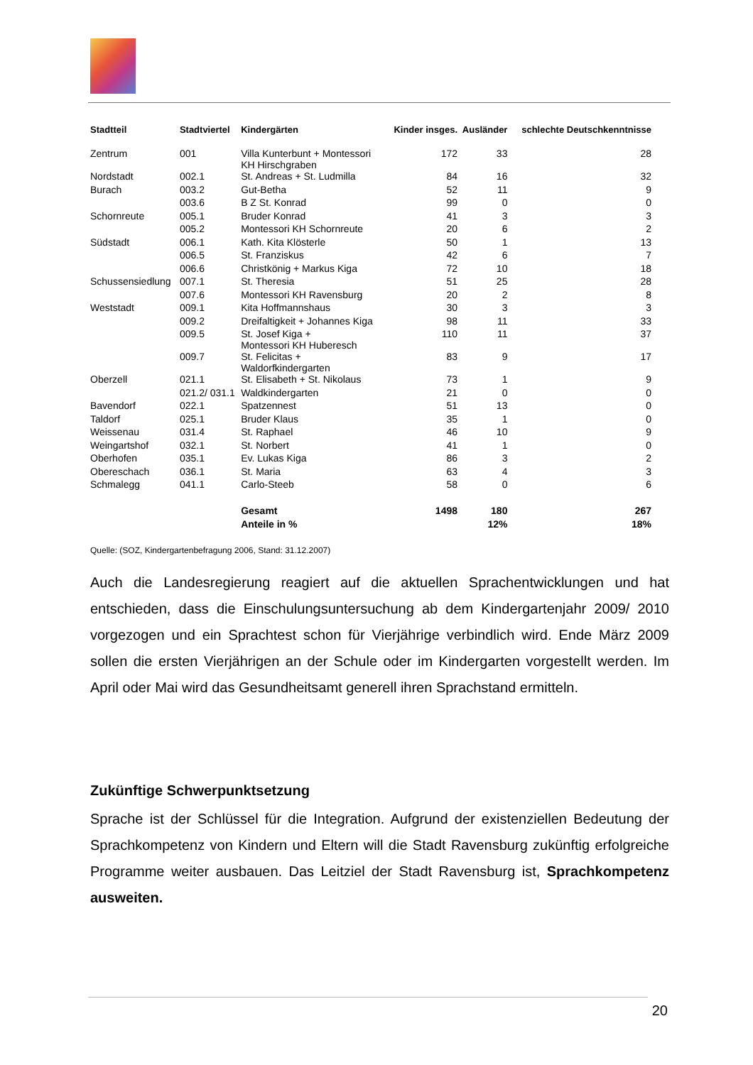| Stadtteil | Stadtviertel | Kindergärten | Kinder insges. | Ausländer | schlechte Deutschkenntnisse |
| --- | --- | --- | --- | --- | --- |
| Zentrum | 001 | Villa Kunterbunt + Montessori KH Hirschgraben | 172 | 33 | 28 |
| Nordstadt | 002.1 | St. Andreas + St. Ludmilla | 84 | 16 | 32 |
| Burach | 003.2 | Gut-Betha | 52 | 11 | 9 |
| | 003.6 | B Z St. Konrad | 99 | 0 | 0 |
| Schornreute | 005.1 | Bruder Konrad | 41 | 3 | 3 |
| | 005.2 | Montessori KH Schornreute | 20 | 6 | 2 |
| Südstadt | 006.1 | Kath. Kita Klösterle | 50 | 1 | 13 |
| | 006.5 | St. Franziskus | 42 | 6 | 7 |
| | 006.6 | Christkönig + Markus Kiga | 72 | 10 | 18 |
| Schussensiedlung | 007.1 | St. Theresia | 51 | 25 | 28 |
| | 007.6 | Montessori KH Ravensburg | 20 | 2 | 8 |
| Weststadt | 009.1 | Kita Hoffmannshaus | 30 | 3 | 3 |
| | 009.2 | Dreifaltigkeit + Johannes Kiga | 98 | 11 | 33 |
| | 009.5 | St. Josef Kiga + Montessori KH Huberesch | 110 | 11 | 37 |
| | 009.7 | St. Felicitas + Waldorfkindergarten | 83 | 9 | 17 |
| Oberzell | 021.1 | St. Elisabeth + St. Nikolaus | 73 | 1 | 9 |
| | 021.2/ 031.1 | Waldkindergarten | 21 | 0 | 0 |
| Bavendorf | 022.1 | Spatzennest | 51 | 13 | 0 |
| Taldorf | 025.1 | Bruder Klaus | 35 | 1 | 0 |
| Weissenau | 031.4 | St. Raphael | 46 | 10 | 9 |
| Weingartshof | 032.1 | St. Norbert | 41 | 1 | 0 |
| Oberhofen | 035.1 | Ev. Lukas Kiga | 86 | 3 | 2 |
| Obereschach | 036.1 | St. Maria | 63 | 4 | 3 |
| Schmalegg | 041.1 | Carlo-Steeb | 58 | 0 | 6 |
| | | Gesamt | 1498 | 180 | 267 |
| | | Anteile in % | | 12% | 18% |
Quelle: (SOZ, Kindergartenbefragung 2006, Stand: 31.12.2007)
Auch die Landesregierung reagiert auf die aktuellen Sprachentwicklungen und hat entschieden, dass die Einschulungsuntersuchung ab dem Kindergartenjahr 2009/ 2010 vorgezogen und ein Sprachtest schon für Vierjährige verbindlich wird. Ende März 2009 sollen die ersten Vierjährigen an der Schule oder im Kindergarten vorgestellt werden. Im April oder Mai wird das Gesundheitsamt generell ihren Sprachstand ermitteln.
Zukünftige Schwerpunktsetzung
Sprache ist der Schlüssel für die Integration. Aufgrund der existenziellen Bedeutung der Sprachkompetenz von Kindern und Eltern will die Stadt Ravensburg zukünftig erfolgreiche Programme weiter ausbauen. Das Leitziel der Stadt Ravensburg ist, Sprachkompetenz ausweiten.
20